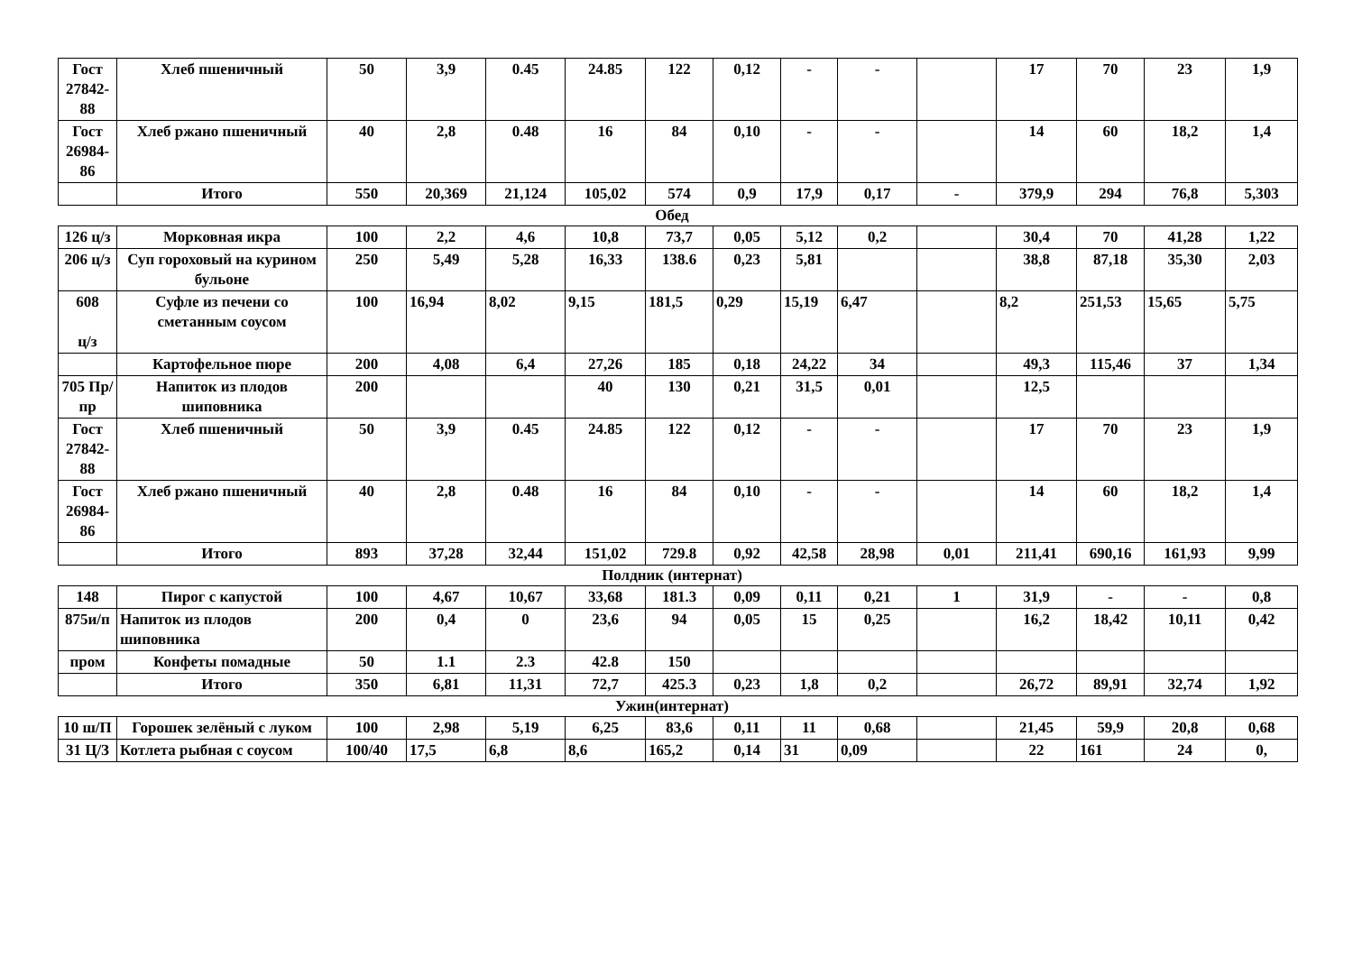| Гост 27842-88 | Хлеб пшеничный | 50 | 3,9 | 0.45 | 24.85 | 122 | 0,12 | - | - | | 17 | 70 | 23 | 1,9 |
| Гост 26984-86 | Хлеб ржано пшеничный | 40 | 2,8 | 0.48 | 16 | 84 | 0,10 | - | - | | 14 | 60 | 18,2 | 1,4 |
| | Итого | 550 | 20,369 | 21,124 | 105,02 | 574 | 0,9 | 17,9 | 0,17 | - | 379,9 | 294 | 76,8 | 5,303 |
Обед
| 126 ц/з | Морковная икра | 100 | 2,2 | 4,6 | 10,8 | 73,7 | 0,05 | 5,12 | 0,2 | | 30,4 | 70 | 41,28 | 1,22 |
| 206 ц/з | Суп гороховый на курином бульоне | 250 | 5,49 | 5,28 | 16,33 | 138.6 | 0,23 | 5,81 | | | 38,8 | 87,18 | 35,30 | 2,03 |
| 608 ц/з | Суфле из печени со сметанным соусом | 100 | 16,94 | 8,02 | 9,15 | 181,5 | 0,29 | 15,19 | 6,47 | | 8,2 | 251,53 | 15,65 | 5,75 |
| | Картофельное пюре | 200 | 4,08 | 6,4 | 27,26 | 185 | 0,18 | 24,22 | 34 | | 49,3 | 115,46 | 37 | 1,34 |
| 705 Пр/пр | Напиток из плодов шиповника | 200 | | | 40 | 130 | 0,21 | 31,5 | 0,01 | | 12,5 | | | |
| Гост 27842-88 | Хлеб пшеничный | 50 | 3,9 | 0.45 | 24.85 | 122 | 0,12 | - | - | | 17 | 70 | 23 | 1,9 |
| Гост 26984-86 | Хлеб ржано пшеничный | 40 | 2,8 | 0.48 | 16 | 84 | 0,10 | - | - | | 14 | 60 | 18,2 | 1,4 |
| | Итого | 893 | 37,28 | 32,44 | 151,02 | 729.8 | 0,92 | 42,58 | 28,98 | 0,01 | 211,41 | 690,16 | 161,93 | 9,99 |
Полдник (интернат)
| 148 | Пирог с капустой | 100 | 4,67 | 10,67 | 33,68 | 181.3 | 0,09 | 0,11 | 0,21 | 1 | 31,9 | - | - | 0,8 |
| 875и/п | Напиток из плодов шиповника | 200 | 0,4 | 0 | 23,6 | 94 | 0,05 | 15 | 0,25 | | 16,2 | 18,42 | 10,11 | 0,42 |
| пром | Конфеты помадные | 50 | 1.1 | 2.3 | 42.8 | 150 | | | | | | | | |
| | Итого | 350 | 6,81 | 11,31 | 72,7 | 425.3 | 0,23 | 1,8 | 0,2 | | 26,72 | 89,91 | 32,74 | 1,92 |
Ужин(интернат)
| 10 ш/П | Горошек зелёный с луком | 100 | 2,98 | 5,19 | 6,25 | 83,6 | 0,11 | 11 | 0,68 | | 21,45 | 59,9 | 20,8 | 0,68 |
| 31 Ц/З | Котлета рыбная с соусом | 100/40 | 17,5 | 6,8 | 8,6 | 165,2 | 0,14 | 31 | 0,09 | | 22 | 161 | 24 | 0, |